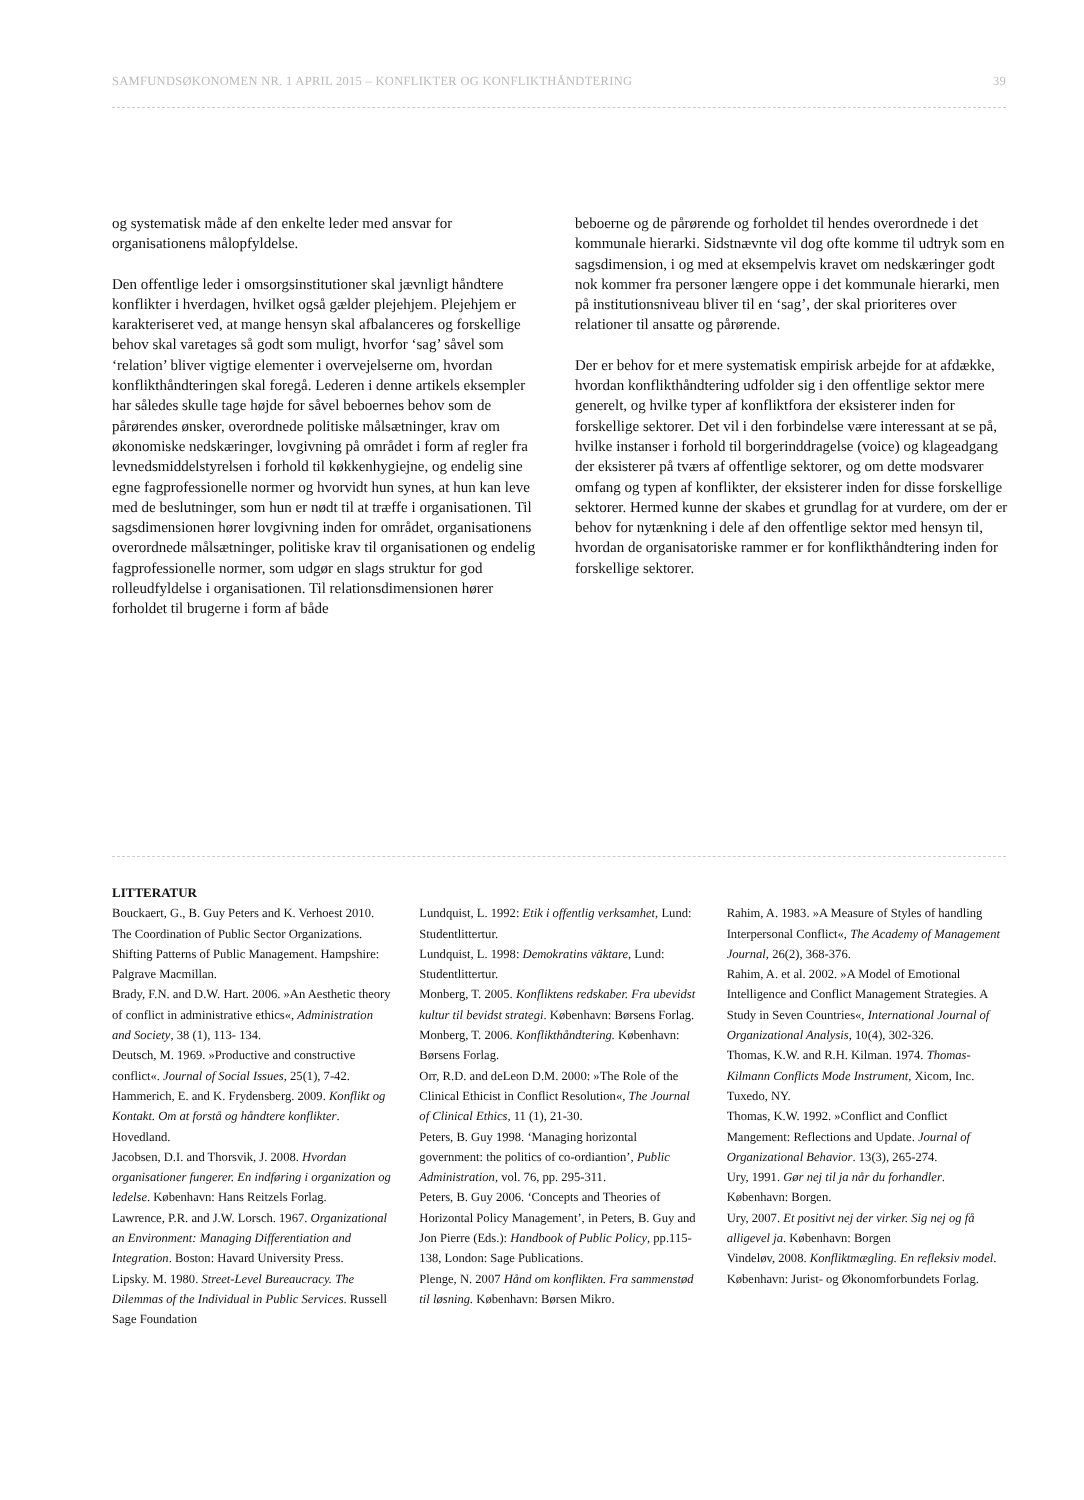SAMFUNDSØKONOMEN NR. 1 APRIL 2015 – KONFLIKTER OG KONFLIKTHÅNDTERING 39
og systematisk måde af den enkelte leder med ansvar for organisationens målopfyldelse.
Den offentlige leder i omsorgsinstitutioner skal jævnligt håndtere konflikter i hverdagen, hvilket også gælder plejehjem. Plejehjem er karakteriseret ved, at mange hensyn skal afbalanceres og forskellige behov skal varetages så godt som muligt, hvorfor ‘sag’ såvel som ‘relation’ bliver vigtige elementer i overvejelserne om, hvordan konflikthåndteringen skal foregå. Lederen i denne artikels eksempler har således skulle tage højde for såvel beboernes behov som de pårørendes ønsker, overordnede politiske målsætninger, krav om økonomiske nedskæringer, lovgivning på området i form af regler fra levnedsmiddelstyrelsen i forhold til køkkenhygiejne, og endelig sine egne fagprofessionelle normer og hvorvidt hun synes, at hun kan leve med de beslutninger, som hun er nødt til at træffe i organisationen. Til sagsdimensionen hører lovgivning inden for området, organisationens overordnede målsætninger, politiske krav til organisationen og endelig fagprofessionelle normer, som udgør en slags struktur for god rolleudfyldelse i organisationen. Til relationsdimensionen hører forholdet til brugerne i form af både
beboerne og de pårørende og forholdet til hendes overordnede i det kommunale hierarki. Sidstnævnte vil dog ofte komme til udtryk som en sagsdimension, i og med at eksempelvis kravet om nedskæringer godt nok kommer fra personer længere oppe i det kommunale hierarki, men på institutionsniveau bliver til en ‘sag’, der skal prioriteres over relationer til ansatte og pårørende.
Der er behov for et mere systematisk empirisk arbejde for at afdække, hvordan konflikthåndtering udfolder sig i den offentlige sektor mere generelt, og hvilke typer af konfliktfora der eksisterer inden for forskellige sektorer. Det vil i den forbindelse være interessant at se på, hvilke instanser i forhold til borgerinddragelse (voice) og klageadgang der eksisterer på tværs af offentlige sektorer, og om dette modsvarer omfang og typen af konflikter, der eksisterer inden for disse forskellige sektorer. Hermed kunne der skabes et grundlag for at vurdere, om der er behov for nytænkning i dele af den offentlige sektor med hensyn til, hvordan de organisatoriske rammer er for konflikthåndtering inden for forskellige sektorer.
LITTERATUR
Bouckaert, G., B. Guy Peters and K. Verhoest 2010. The Coordination of Public Sector Organizations. Shifting Patterns of Public Management. Hampshire: Palgrave Macmillan.
Brady, F.N. and D.W. Hart. 2006. »An Aesthetic theory of conflict in administrative ethics«, Administration and Society, 38 (1), 113- 134.
Deutsch, M. 1969. »Productive and constructive conflict«. Journal of Social Issues, 25(1), 7-42.
Hammerich, E. and K. Frydensberg. 2009. Konflikt og Kontakt. Om at forstå og håndtere konflikter. Hovedland.
Jacobsen, D.I. and Thorsvik, J. 2008. Hvordan organisationer fungerer. En indføring i organization og ledelse. København: Hans Reitzels Forlag.
Lawrence, P.R. and J.W. Lorsch. 1967. Organizational an Environment: Managing Differentiation and Integration. Boston: Havard University Press.
Lipsky. M. 1980. Street-Level Bureaucracy. The Dilemmas of the Individual in Public Services. Russell Sage Foundation
Lundquist, L. 1992: Etik i offentlig verksamhet, Lund: Studentlittertur.
Lundquist, L. 1998: Demokratins väktare, Lund: Studentlittertur.
Monberg, T. 2005. Konfliktens redskaber. Fra ubevidst kultur til bevidst strategi. København: Børsens Forlag.
Monberg, T. 2006. Konflikthåndtering. København: Børsens Forlag.
Orr, R.D. and deLeon D.M. 2000: »The Role of the Clinical Ethicist in Conflict Resolution«, The Journal of Clinical Ethics, 11 (1), 21-30.
Peters, B. Guy 1998. ‘Managing horizontal government: the politics of co-ordiantion’, Public Administration, vol. 76, pp. 295-311.
Peters, B. Guy 2006. ‘Concepts and Theories of Horizontal Policy Management’, in Peters, B. Guy and Jon Pierre (Eds.): Handbook of Public Policy, pp.115-138, London: Sage Publications.
Plenge, N. 2007 Hånd om konflikten. Fra sammenstød til løsning. København: Børsen Mikro.
Rahim, A. 1983. »A Measure of Styles of handling Interpersonal Conflict«, The Academy of Management Journal, 26(2), 368-376.
Rahim, A. et al. 2002. »A Model of Emotional Intelligence and Conflict Management Strategies. A Study in Seven Countries«, International Journal of Organizational Analysis, 10(4), 302-326.
Thomas, K.W. and R.H. Kilman. 1974. Thomas-Kilmann Conflicts Mode Instrument, Xicom, Inc. Tuxedo, NY.
Thomas, K.W. 1992. »Conflict and Conflict Mangement: Reflections and Update. Journal of Organizational Behavior. 13(3), 265-274.
Ury, 1991. Gør nej til ja når du forhandler. København: Borgen.
Ury, 2007. Et positivt nej der virker. Sig nej og få alligevel ja. København: Borgen
Vindeløv, 2008. Konfliktmægling. En refleksiv model. København: Jurist- og Økonomforbundets Forlag.